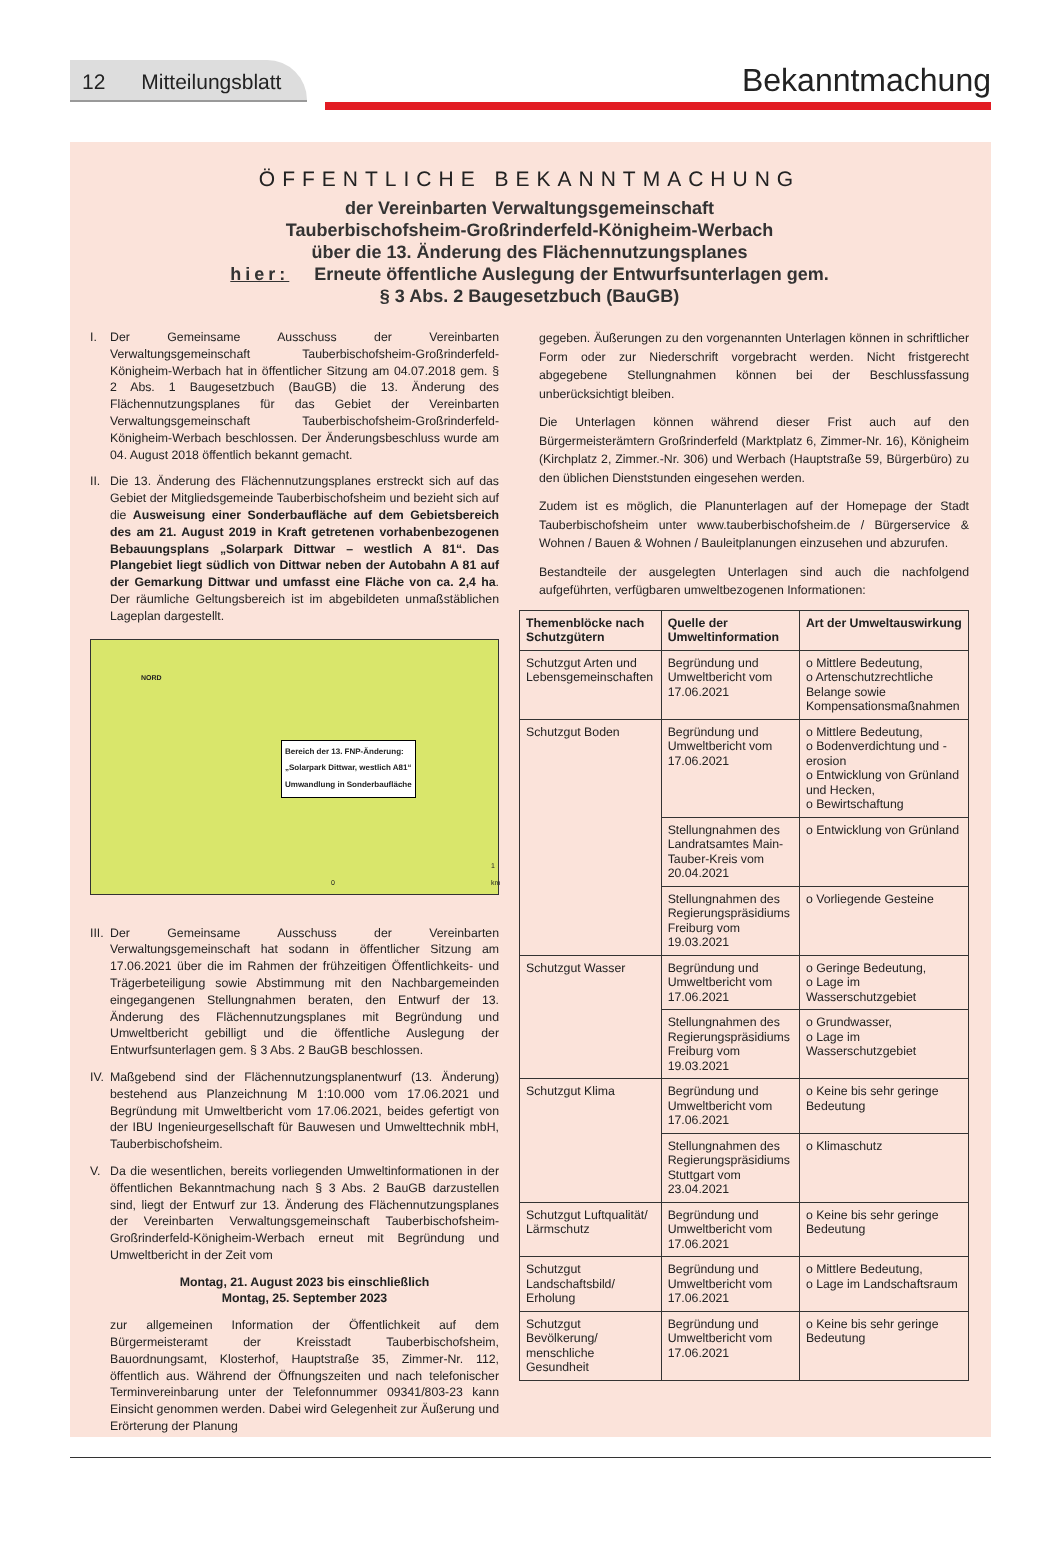12 Mitteilungsblatt
Bekanntmachung
ÖFFENTLICHE BEKANNTMACHUNG
der Vereinbarten Verwaltungsgemeinschaft
Tauberbischofsheim-Großrinderfeld-Königheim-Werbach
über die 13. Änderung des Flächennutzungsplanes
hier: Erneute öffentliche Auslegung der Entwurfsunterlagen gem.
§ 3 Abs. 2 Baugesetzbuch (BauGB)
I. Der Gemeinsame Ausschuss der Vereinbarten Verwaltungsgemeinschaft Tauberbischofsheim-Großrinderfeld-Königheim-Werbach hat in öffentlicher Sitzung am 04.07.2018 gem. § 2 Abs. 1 Baugesetzbuch (BauGB) die 13. Änderung des Flächennutzungsplanes für das Gebiet der Vereinbarten Verwaltungsgemeinschaft Tauberbischofsheim-Großrinderfeld-Königheim-Werbach beschlossen. Der Änderungsbeschluss wurde am 04. August 2018 öffentlich bekannt gemacht.
II.
Die 13. Änderung des Flächennutzungsplanes erstreckt sich auf das Gebiet der Mitgliedsgemeinde Tauberbischofsheim und bezieht sich auf die Ausweisung einer Sonderbaufläche auf dem Gebietsbereich des am 21. August 2019 in Kraft getretenen vorhabenbezogenen Bebauungsplans „Solarpark Dittwar – westlich A 81“. Das Plangebiet liegt südlich von Dittwar neben der Autobahn A 81 auf der Gemarkung Dittwar und umfasst eine Fläche von ca. 2,4 ha. Der räumliche Geltungsbereich ist im abgebildeten unmaßstäblichen Lageplan dargestellt.
Bereich der 13. FNP-Änderung:
„Solarpark Dittwar, westlich A81“
Umwandlung in Sonderbaufläche
NORD
0 1 km
III.
Der Gemeinsame Ausschuss der Vereinbarten Verwaltungsgemeinschaft hat sodann in öffentlicher Sitzung am 17.06.2021 über die im Rahmen der frühzeitigen Öffentlichkeits- und Trägerbeteiligung sowie Abstimmung mit den Nachbargemeinden eingegangenen Stellungnahmen beraten, den Entwurf der 13. Änderung des Flächennutzungsplanes mit Begründung und Umweltbericht gebilligt und die öffentliche Auslegung der Entwurfsunterlagen gem. § 3 Abs. 2 BauGB beschlossen.
IV.
Maßgebend sind der Flächennutzungsplanentwurf (13. Änderung) bestehend aus Planzeichnung M 1:10.000 vom 17.06.2021 und Begründung mit Umweltbericht vom 17.06.2021, beides gefertigt von der IBU Ingenieurgesellschaft für Bauwesen und Umwelttechnik mbH, Tauberbischofsheim.
V. Da die wesentlichen, bereits vorliegenden Umweltinformationen in der öffentlichen Bekanntmachung nach § 3 Abs. 2 BauGB darzustellen sind, liegt der Entwurf zur 13. Änderung des Flächennutzungsplanes der Vereinbarten Verwaltungsgemeinschaft Tauberbischofsheim-Großrinderfeld-Königheim-Werbach erneut mit Begründung und Umweltbericht in der Zeit vom
Montag, 21. August 2023 bis einschließlich
Montag, 25. September 2023
zur allgemeinen Information der Öffentlichkeit auf dem Bürgermeisteramt der Kreisstadt Tauberbischofsheim, Bauordnungsamt, Klosterhof, Hauptstraße 35, Zimmer-Nr. 112, öffentlich aus. Während der Öffnungszeiten und nach telefonischer Terminvereinbarung unter der Telefonnummer 09341/803-23 kann Einsicht genommen werden. Dabei wird Gelegenheit zur Äußerung und Erörterung der Planung
gegeben. Äußerungen zu den vorgenannten Unterlagen können in schriftlicher Form oder zur Niederschrift vorgebracht werden. Nicht fristgerecht abgegebene Stellungnahmen können bei der Beschlussfassung unberücksichtigt bleiben.
Die Unterlagen können während dieser Frist auch auf den Bürgermeisterämtern Großrinderfeld (Marktplatz 6, Zimmer-Nr. 16), Königheim (Kirchplatz 2, Zimmer.-Nr. 306) und Werbach (Hauptstraße 59, Bürgerbüro) zu den üblichen Dienststunden eingesehen werden.
Zudem ist es möglich, die Planunterlagen auf der Homepage der Stadt Tauberbischofsheim unter www.tauberbischofsheim.de / Bürgerservice & Wohnen / Bauen & Wohnen / Bauleitplanungen einzusehen und abzurufen.
Bestandteile der ausgelegten Unterlagen sind auch die nachfolgend aufgeführten, verfügbaren umweltbezogenen Informationen:
| Themenblöcke nach Schutzgütern | Quelle der Umweltinformation | Art der Umweltauswirkung |
| --- | --- | --- |
| Schutzgut Arten und Lebensgemeinschaften | Begründung und Umweltbericht vom 17.06.2021 | o Mittlere Bedeutung, o Artenschutzrechtliche Belange sowie Kompensationsmaßnahmen |
| Schutzgut Boden | Begründung und Umweltbericht vom 17.06.2021 | o Mittlere Bedeutung, o Bodenverdichtung und -erosion o Entwicklung von Grünland und Hecken, o Bewirtschaftung |
| | Stellungnahmen des Landratsamtes Main-Tauber-Kreis vom 20.04.2021 | o Entwicklung von Grünland |
| | Stellungnahmen des Regierungspräsidiums Freiburg vom 19.03.2021 | o Vorliegende Gesteine |
| Schutzgut Wasser | Begründung und Umweltbericht vom 17.06.2021 | o Geringe Bedeutung, o Lage im Wasserschutzgebiet |
| | Stellungnahmen des Regierungspräsidiums Freiburg vom 19.03.2021 | o Grundwasser, o Lage im Wasserschutzgebiet |
| Schutzgut Klima | Begründung und Umweltbericht vom 17.06.2021 | o Keine bis sehr geringe Bedeutung |
| | Stellungnahmen des Regierungspräsidiums Stuttgart vom 23.04.2021 | o Klimaschutz |
| Schutzgut Luftqualität/ Lärmschutz | Begründung und Umweltbericht vom 17.06.2021 | o Keine bis sehr geringe Bedeutung |
| Schutzgut Landschaftsbild/ Erholung | Begründung und Umweltbericht vom 17.06.2021 | o Mittlere Bedeutung, o Lage im Landschaftsraum |
| Schutzgut Bevölkerung/ menschliche Gesundheit | Begründung und Umweltbericht vom 17.06.2021 | o Keine bis sehr geringe Bedeutung |